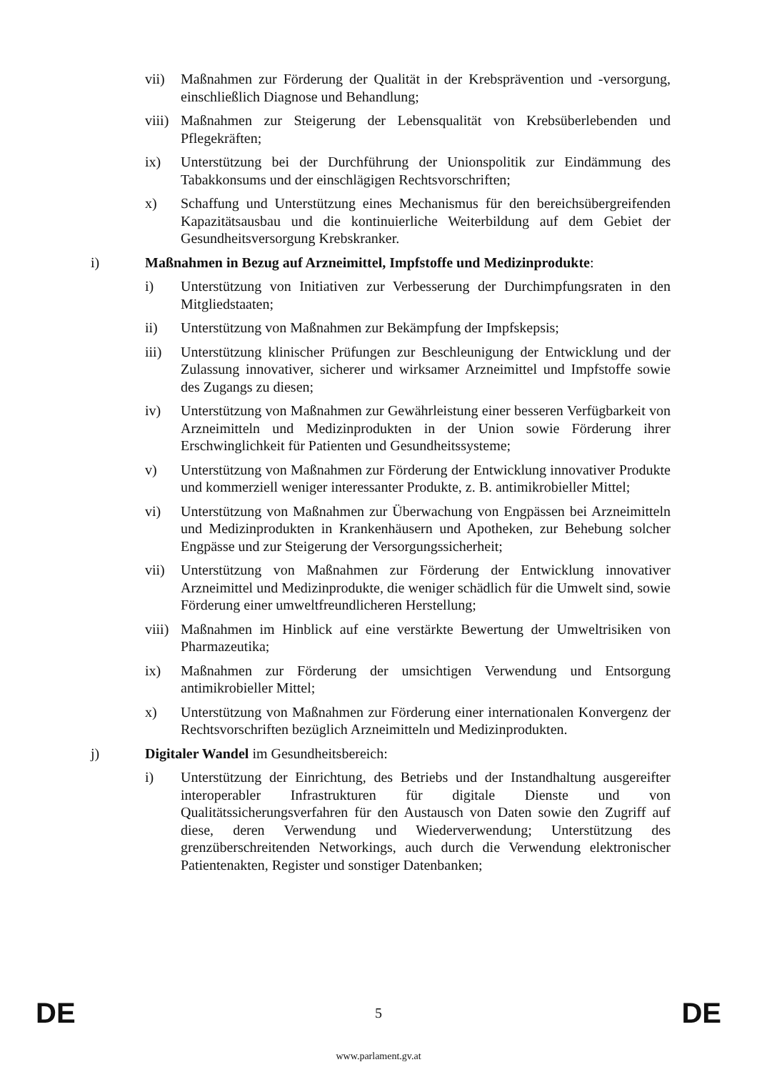vii) Maßnahmen zur Förderung der Qualität in der Krebsprävention und -versorgung, einschließlich Diagnose und Behandlung;
viii)
Maßnahmen zur Steigerung der Lebensqualität von Krebsüberlebenden und Pflegekräften;
ix) Unterstützung bei der Durchführung der Unionspolitik zur Eindämmung des Tabakkonsums und der einschlägigen Rechtsvorschriften;
x) Schaffung und Unterstützung eines Mechanismus für den bereichsübergreifenden Kapazitätsausbau und die kontinuierliche Weiterbildung auf dem Gebiet der Gesundheitsversorgung Krebskranker.
i) Maßnahmen in Bezug auf Arzneimittel, Impfstoffe und Medizinprodukte:
i) Unterstützung von Initiativen zur Verbesserung der Durchimpfungsraten in den Mitgliedstaaten;
ii) Unterstützung von Maßnahmen zur Bekämpfung der Impfskepsis;
iii) Unterstützung klinischer Prüfungen zur Beschleunigung der Entwicklung und der Zulassung innovativer, sicherer und wirksamer Arzneimittel und Impfstoffe sowie des Zugangs zu diesen;
iv) Unterstützung von Maßnahmen zur Gewährleistung einer besseren Verfügbarkeit von Arzneimitteln und Medizinprodukten in der Union sowie Förderung ihrer Erschwinglichkeit für Patienten und Gesundheitssysteme;
v) Unterstützung von Maßnahmen zur Förderung der Entwicklung innovativer Produkte und kommerziell weniger interessanter Produkte, z. B. antimikrobieller Mittel;
vi) Unterstützung von Maßnahmen zur Überwachung von Engpässen bei Arzneimitteln und Medizinprodukten in Krankenhäusern und Apotheken, zur Behebung solcher Engpässe und zur Steigerung der Versorgungssicherheit;
vii) Unterstützung von Maßnahmen zur Förderung der Entwicklung innovativer Arzneimittel und Medizinprodukte, die weniger schädlich für die Umwelt sind, sowie Förderung einer umweltfreundlicheren Herstellung;
viii)
Maßnahmen im Hinblick auf eine verstärkte Bewertung der Umweltrisiken von Pharmazeutika;
ix) Maßnahmen zur Förderung der umsichtigen Verwendung und Entsorgung antimikrobieller Mittel;
x) Unterstützung von Maßnahmen zur Förderung einer internationalen Konvergenz der Rechtsvorschriften bezüglich Arzneimitteln und Medizinprodukten.
j) Digitaler Wandel im Gesundheitsbereich:
i) Unterstützung der Einrichtung, des Betriebs und der Instandhaltung ausgereifter interoperabler Infrastrukturen für digitale Dienste und von Qualitätssicherungsverfahren für den Austausch von Daten sowie den Zugriff auf diese, deren Verwendung und Wiederverwendung; Unterstützung des grenzüberschreitenden Networkings, auch durch die Verwendung elektronischer Patientenakten, Register und sonstiger Datenbanken;
DE 5 DE
www.parlament.gv.at